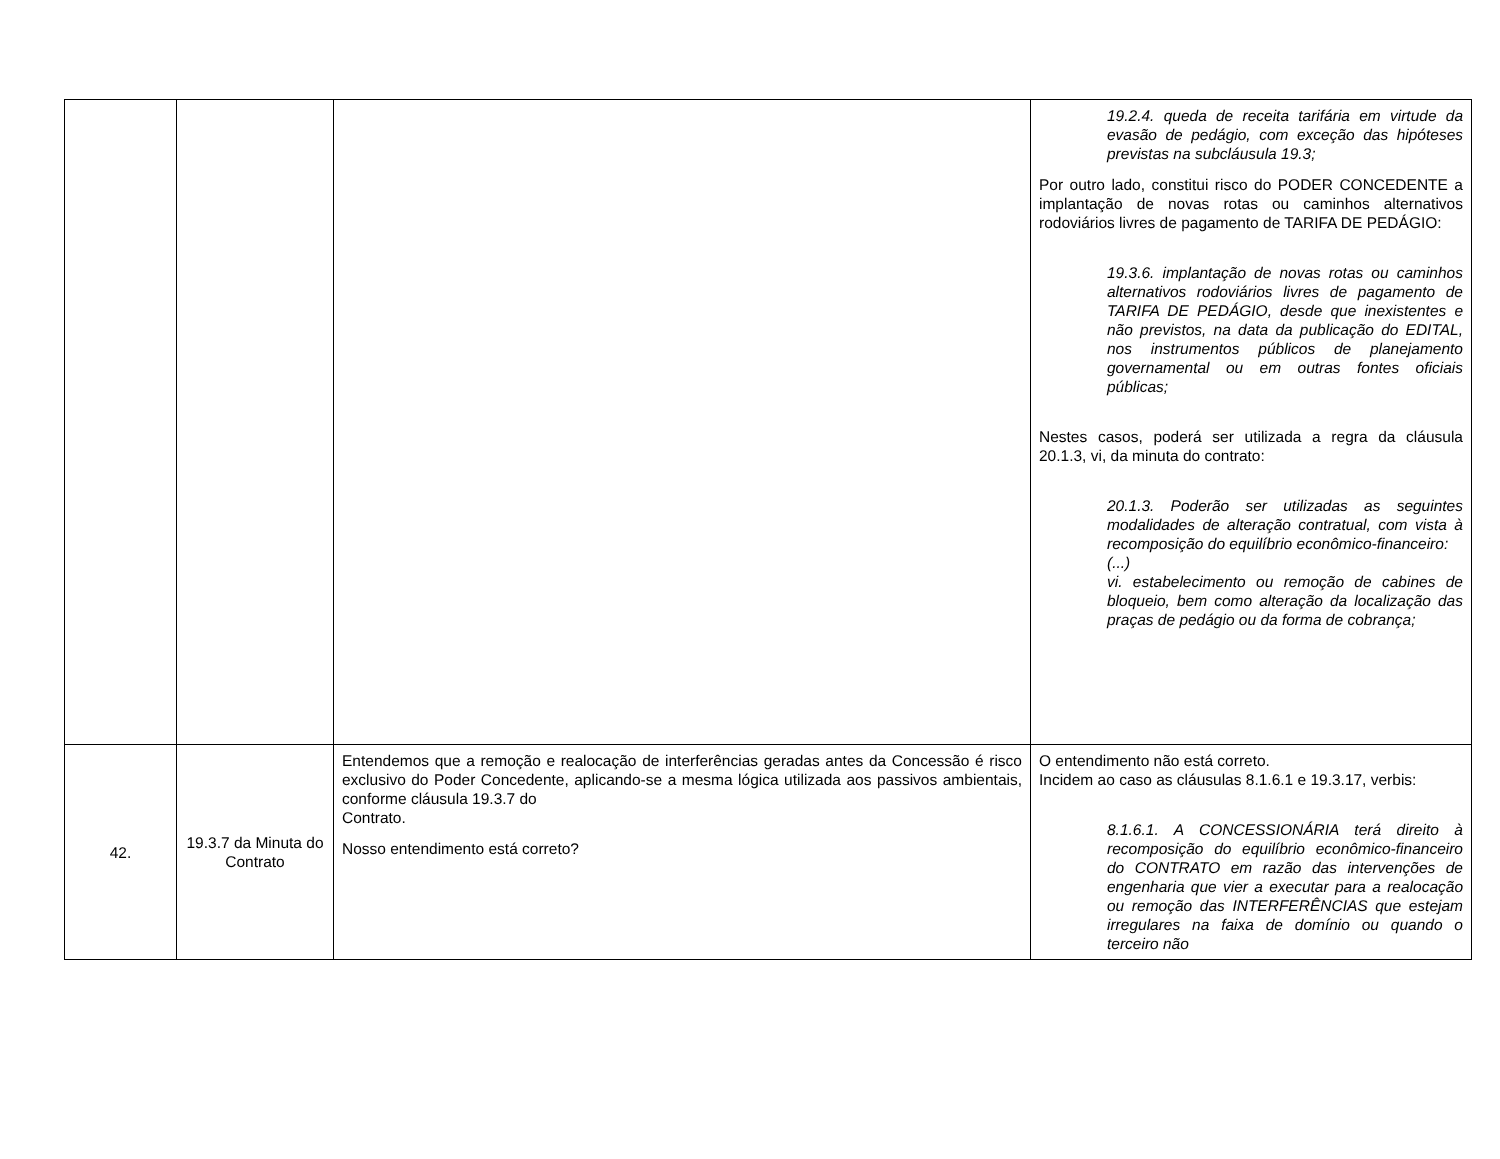| | | | 19.2.4. queda de receita tarifária em virtude da evasão de pedágio, com exceção das hipóteses previstas na subcláusula 19.3; Por outro lado, constitui risco do PODER CONCEDENTE a implantação de novas rotas ou caminhos alternativos rodoviários livres de pagamento de TARIFA DE PEDÁGIO: 19.3.6. implantação de novas rotas ou caminhos alternativos rodoviários livres de pagamento de TARIFA DE PEDÁGIO, desde que inexistentes e não previstos, na data da publicação do EDITAL, nos instrumentos públicos de planejamento governamental ou em outras fontes oficiais públicas; Nestes casos, poderá ser utilizada a regra da cláusula 20.1.3, vi, da minuta do contrato: 20.1.3. Poderão ser utilizadas as seguintes modalidades de alteração contratual, com vista à recomposição do equilíbrio econômico-financeiro: (...) vi. estabelecimento ou remoção de cabines de bloqueio, bem como alteração da localização das praças de pedágio ou da forma de cobrança; |
| 42. | 19.3.7 da Minuta do Contrato | Entendemos que a remoção e realocação de interferências geradas antes da Concessão é risco exclusivo do Poder Concedente, aplicando-se a mesma lógica utilizada aos passivos ambientais, conforme cláusula 19.3.7 do Contrato. Nosso entendimento está correto? | O entendimento não está correto. Incidem ao caso as cláusulas 8.1.6.1 e 19.3.17, verbis: 8.1.6.1. A CONCESSIONÁRIA terá direito à recomposição do equilíbrio econômico-financeiro do CONTRATO em razão das intervenções de engenharia que vier a executar para a realocação ou remoção das INTERFERÊNCIAS que estejam irregulares na faixa de domínio ou quando o terceiro não |